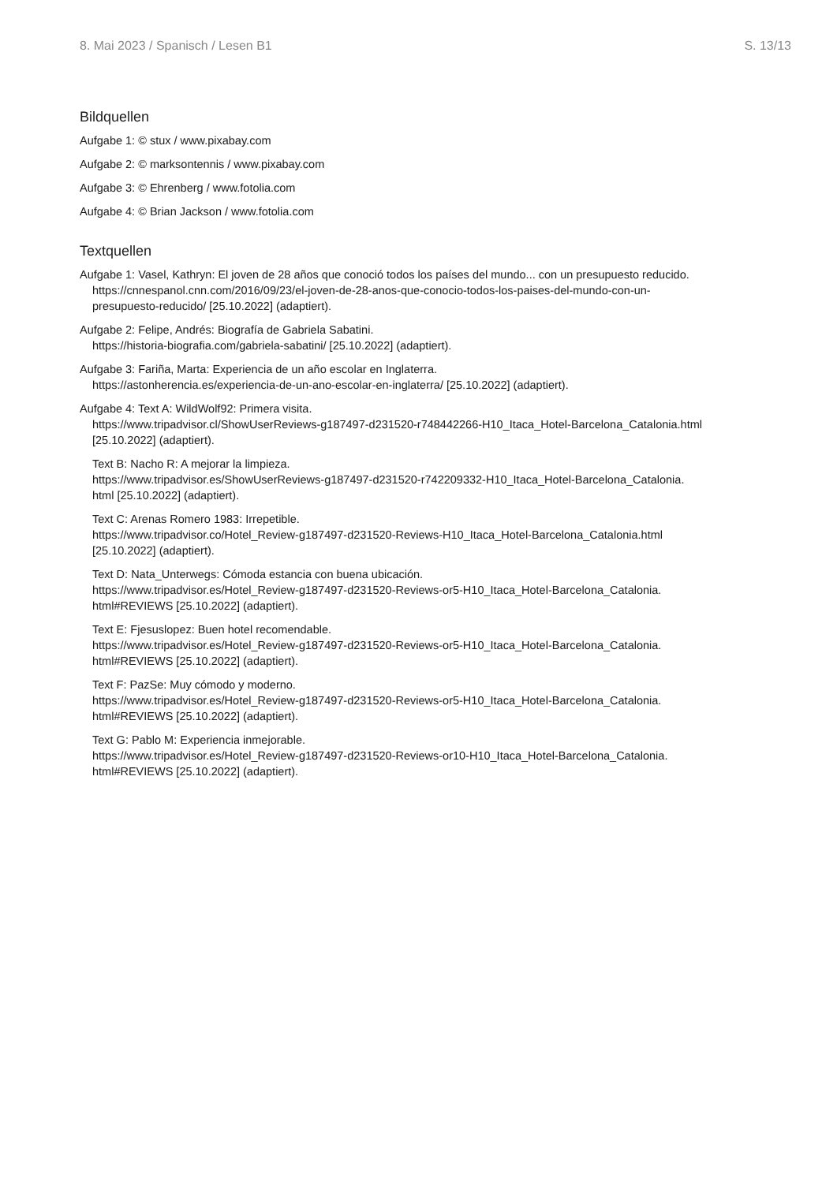8. Mai 2023 / Spanisch / Lesen B1 S. 13/13
Bildquellen
Aufgabe 1: © stux / www.pixabay.com
Aufgabe 2: © marksontennis / www.pixabay.com
Aufgabe 3: © Ehrenberg / www.fotolia.com
Aufgabe 4: © Brian Jackson / www.fotolia.com
Textquellen
Aufgabe 1: Vasel, Kathryn: El joven de 28 años que conoció todos los países del mundo... con un presupuesto reducido.
https://cnnespanol.cnn.com/2016/09/23/el-joven-de-28-anos-que-conocio-todos-los-paises-del-mundo-con-un-
presupuesto-reducido/ [25.10.2022] (adaptiert).
Aufgabe 2: Felipe, Andrés: Biografía de Gabriela Sabatini.
https://historia-biografia.com/gabriela-sabatini/ [25.10.2022] (adaptiert).
Aufgabe 3: Fariña, Marta: Experiencia de un año escolar en Inglaterra.
https://astonherencia.es/experiencia-de-un-ano-escolar-en-inglaterra/ [25.10.2022] (adaptiert).
Aufgabe 4: Text A: WildWolf92: Primera visita.
https://www.tripadvisor.cl/ShowUserReviews-g187497-d231520-r748442266-H10_Itaca_Hotel-Barcelona_Catalonia.html
[25.10.2022] (adaptiert).
Text B: Nacho R: A mejorar la limpieza.
https://www.tripadvisor.es/ShowUserReviews-g187497-d231520-r742209332-H10_Itaca_Hotel-Barcelona_Catalonia.
html [25.10.2022] (adaptiert).
Text C: Arenas Romero 1983: Irrepetible.
https://www.tripadvisor.co/Hotel_Review-g187497-d231520-Reviews-H10_Itaca_Hotel-Barcelona_Catalonia.html
[25.10.2022] (adaptiert).
Text D: Nata_Unterwegs: Cómoda estancia con buena ubicación.
https://www.tripadvisor.es/Hotel_Review-g187497-d231520-Reviews-or5-H10_Itaca_Hotel-Barcelona_Catalonia.
html#REVIEWS [25.10.2022] (adaptiert).
Text E: Fjesuslopez: Buen hotel recomendable.
https://www.tripadvisor.es/Hotel_Review-g187497-d231520-Reviews-or5-H10_Itaca_Hotel-Barcelona_Catalonia.
html#REVIEWS [25.10.2022] (adaptiert).
Text F: PazSe: Muy cómodo y moderno.
https://www.tripadvisor.es/Hotel_Review-g187497-d231520-Reviews-or5-H10_Itaca_Hotel-Barcelona_Catalonia.
html#REVIEWS [25.10.2022] (adaptiert).
Text G: Pablo M: Experiencia inmejorable.
https://www.tripadvisor.es/Hotel_Review-g187497-d231520-Reviews-or10-H10_Itaca_Hotel-Barcelona_Catalonia.
html#REVIEWS [25.10.2022] (adaptiert).